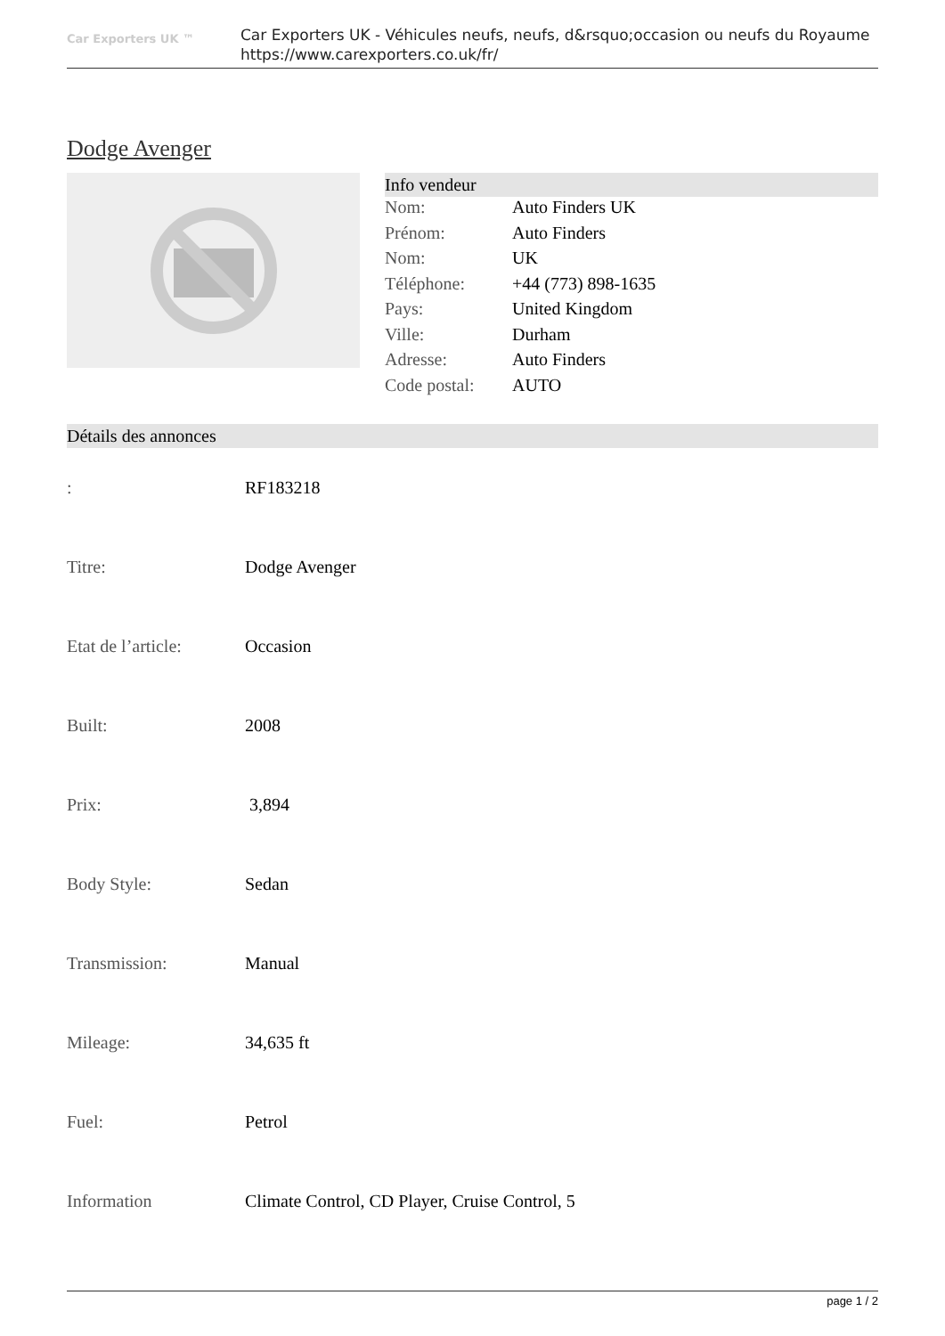Car Exporters UK ™
Car Exporters UK - Véhicules neufs, neufs, d&rsquo;occasion ou neufs du Royaume
https://www.carexporters.co.uk/fr/
Dodge Avenger
Info vendeur
| Nom: | Auto Finders UK |
| Prénom: | Auto Finders |
| Nom: | UK |
| Téléphone: | +44 (773) 898-1635 |
| Pays: | United Kingdom |
| Ville: | Durham |
| Adresse: | Auto Finders |
| Code postal: | AUTO |
Détails des annonces
| : | RF183218 |
| Titre: | Dodge Avenger |
| Etat de l’article: | Occasion |
| Built: | 2008 |
| Prix: | 3,894 |
| Body Style: | Sedan |
| Transmission: | Manual |
| Mileage: | 34,635 ft |
| Fuel: | Petrol |
| Information | Climate Control, CD Player, Cruise Control, 5 |
page 1 / 2